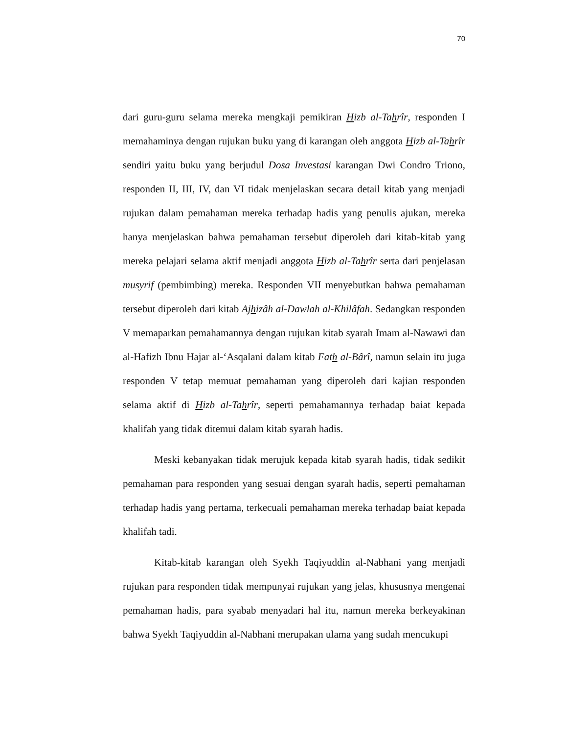70
dari guru-guru selama mereka mengkaji pemikiran Hizb al-Tahrîr, responden I memahaminya dengan rujukan buku yang di karangan oleh anggota Hizb al-Tahrîr sendiri yaitu buku yang berjudul Dosa Investasi karangan Dwi Condro Triono, responden II, III, IV, dan VI tidak menjelaskan secara detail kitab yang menjadi rujukan dalam pemahaman mereka terhadap hadis yang penulis ajukan, mereka hanya menjelaskan bahwa pemahaman tersebut diperoleh dari kitab-kitab yang mereka pelajari selama aktif menjadi anggota Hizb al-Tahrîr serta dari penjelasan musyrif (pembimbing) mereka. Responden VII menyebutkan bahwa pemahaman tersebut diperoleh dari kitab Ajhizâh al-Dawlah al-Khilâfah. Sedangkan responden V memaparkan pemahamannya dengan rujukan kitab syarah Imam al-Nawawi dan al-Hafizh Ibnu Hajar al-‘Asqalani dalam kitab Fath al-Bârî, namun selain itu juga responden V tetap memuat pemahaman yang diperoleh dari kajian responden selama aktif di Hizb al-Tahrîr, seperti pemahamannya terhadap baiat kepada khalifah yang tidak ditemui dalam kitab syarah hadis.
Meski kebanyakan tidak merujuk kepada kitab syarah hadis, tidak sedikit pemahaman para responden yang sesuai dengan syarah hadis, seperti pemahaman terhadap hadis yang pertama, terkecuali pemahaman mereka terhadap baiat kepada khalifah tadi.
Kitab-kitab karangan oleh Syekh Taqiyuddin al-Nabhani yang menjadi rujukan para responden tidak mempunyai rujukan yang jelas, khususnya mengenai pemahaman hadis, para syabab menyadari hal itu, namun mereka berkeyakinan bahwa Syekh Taqiyuddin al-Nabhani merupakan ulama yang sudah mencukupi